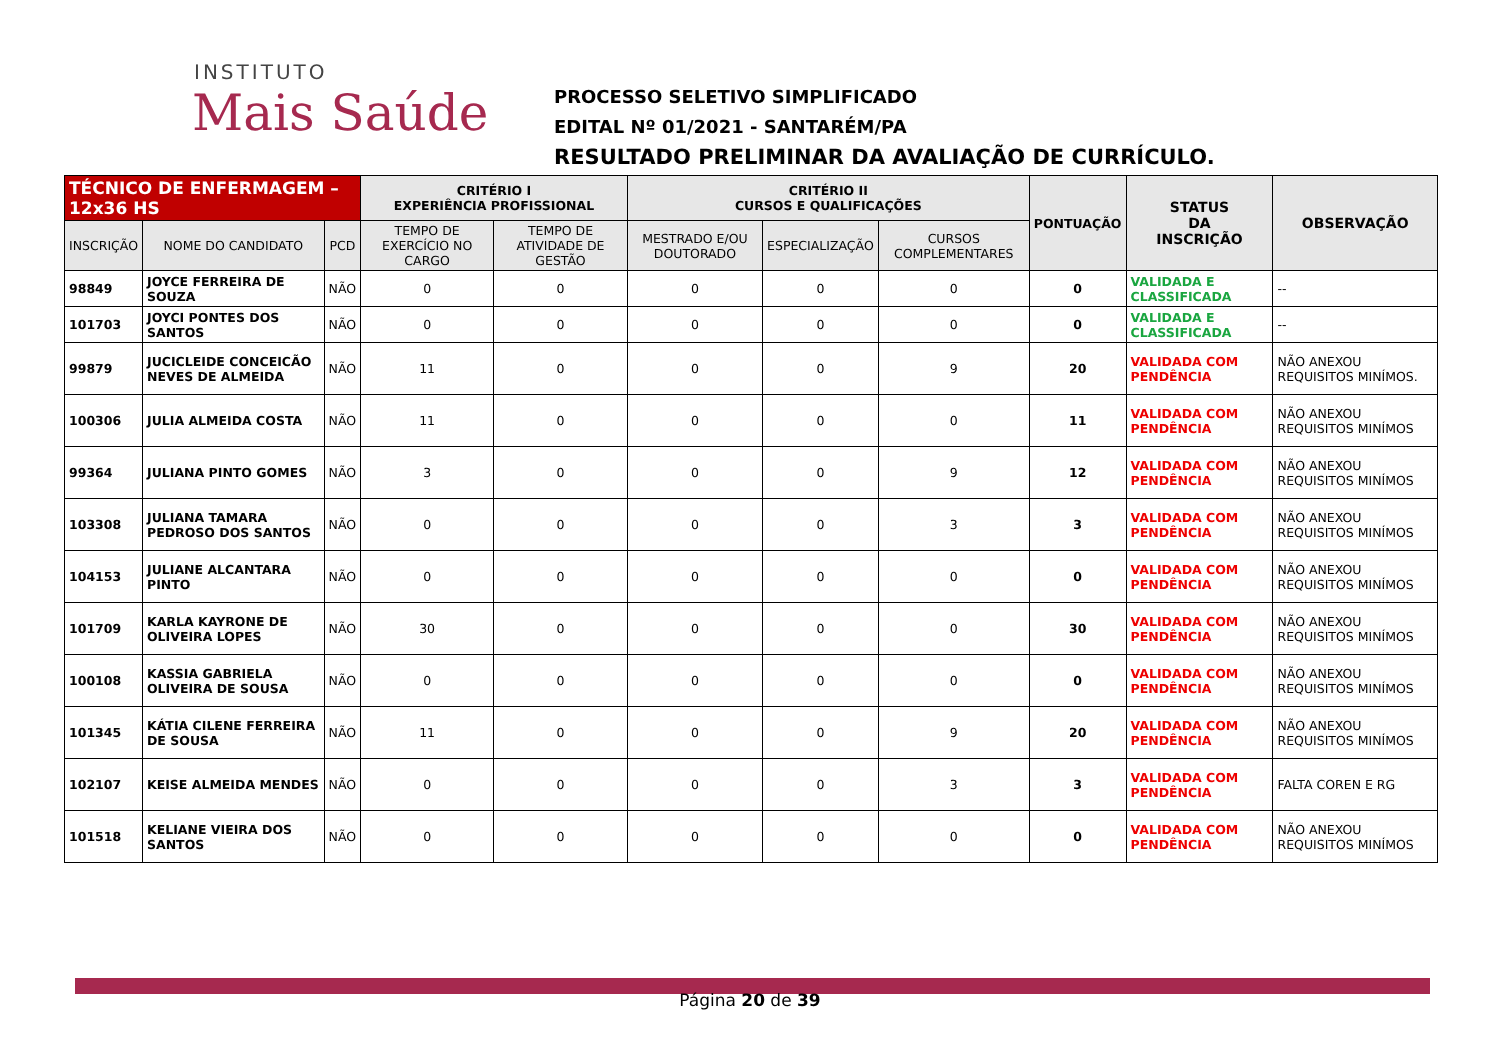INSTITUTO
Mais Saúde
PROCESSO SELETIVO SIMPLIFICADO
EDITAL Nº 01/2021 - SANTARÉM/PA
RESULTADO PRELIMINAR DA AVALIAÇÃO DE CURRÍCULO.
| TÉCNICO DE ENFERMAGEM – 12x36 HS | | | CRITÉRIO I EXPERIÊNCIA PROFISSIONAL | | CRITÉRIO II CURSOS E QUALIFICAÇÕES | | | PONTUAÇÃO | STATUS DA INSCRIÇÃO | OBSERVAÇÃO |
| --- | --- | --- | --- | --- | --- | --- | --- | --- | --- | --- |
| INSCRIÇÃO | NOME DO CANDIDATO | PCD | TEMPO DE EXERCÍCIO NO CARGO | TEMPO DE ATIVIDADE DE GESTÃO | MESTRADO E/OU DOUTORADO | ESPECIALIZAÇÃO | CURSOS COMPLEMENTARES | | | |
| 98849 | JOYCE FERREIRA DE SOUZA | NÃO | 0 | 0 | 0 | 0 | 0 | 0 | VALIDADA E CLASSIFICADA | -- |
| 101703 | JOYCI PONTES DOS SANTOS | NÃO | 0 | 0 | 0 | 0 | 0 | 0 | VALIDADA E CLASSIFICADA | -- |
| 99879 | JUCICLEIDE CONCEICÃO NEVES DE ALMEIDA | NÃO | 11 | 0 | 0 | 0 | 9 | 20 | VALIDADA COM PENDÊNCIA | NÃO ANEXOU REQUISITOS MINÍMOS. |
| 100306 | JULIA ALMEIDA COSTA | NÃO | 11 | 0 | 0 | 0 | 0 | 11 | VALIDADA COM PENDÊNCIA | NÃO ANEXOU REQUISITOS MINÍMOS |
| 99364 | JULIANA PINTO GOMES | NÃO | 3 | 0 | 0 | 0 | 9 | 12 | VALIDADA COM PENDÊNCIA | NÃO ANEXOU REQUISITOS MINÍMOS |
| 103308 | JULIANA TAMARA PEDROSO DOS SANTOS | NÃO | 0 | 0 | 0 | 0 | 3 | 3 | VALIDADA COM PENDÊNCIA | NÃO ANEXOU REQUISITOS MINÍMOS |
| 104153 | JULIANE ALCANTARA PINTO | NÃO | 0 | 0 | 0 | 0 | 0 | 0 | VALIDADA COM PENDÊNCIA | NÃO ANEXOU REQUISITOS MINÍMOS |
| 101709 | KARLA KAYRONE DE OLIVEIRA LOPES | NÃO | 30 | 0 | 0 | 0 | 0 | 30 | VALIDADA COM PENDÊNCIA | NÃO ANEXOU REQUISITOS MINÍMOS |
| 100108 | KASSIA GABRIELA OLIVEIRA DE SOUSA | NÃO | 0 | 0 | 0 | 0 | 0 | 0 | VALIDADA COM PENDÊNCIA | NÃO ANEXOU REQUISITOS MINÍMOS |
| 101345 | KÁTIA CILENE FERREIRA DE SOUSA | NÃO | 11 | 0 | 0 | 0 | 9 | 20 | VALIDADA COM PENDÊNCIA | NÃO ANEXOU REQUISITOS MINÍMOS |
| 102107 | KEISE ALMEIDA MENDES | NÃO | 0 | 0 | 0 | 0 | 3 | 3 | VALIDADA COM PENDÊNCIA | FALTA COREN E RG |
| 101518 | KELIANE VIEIRA DOS SANTOS | NÃO | 0 | 0 | 0 | 0 | 0 | 0 | VALIDADA COM PENDÊNCIA | NÃO ANEXOU REQUISITOS MINÍMOS |
Página 20 de 39